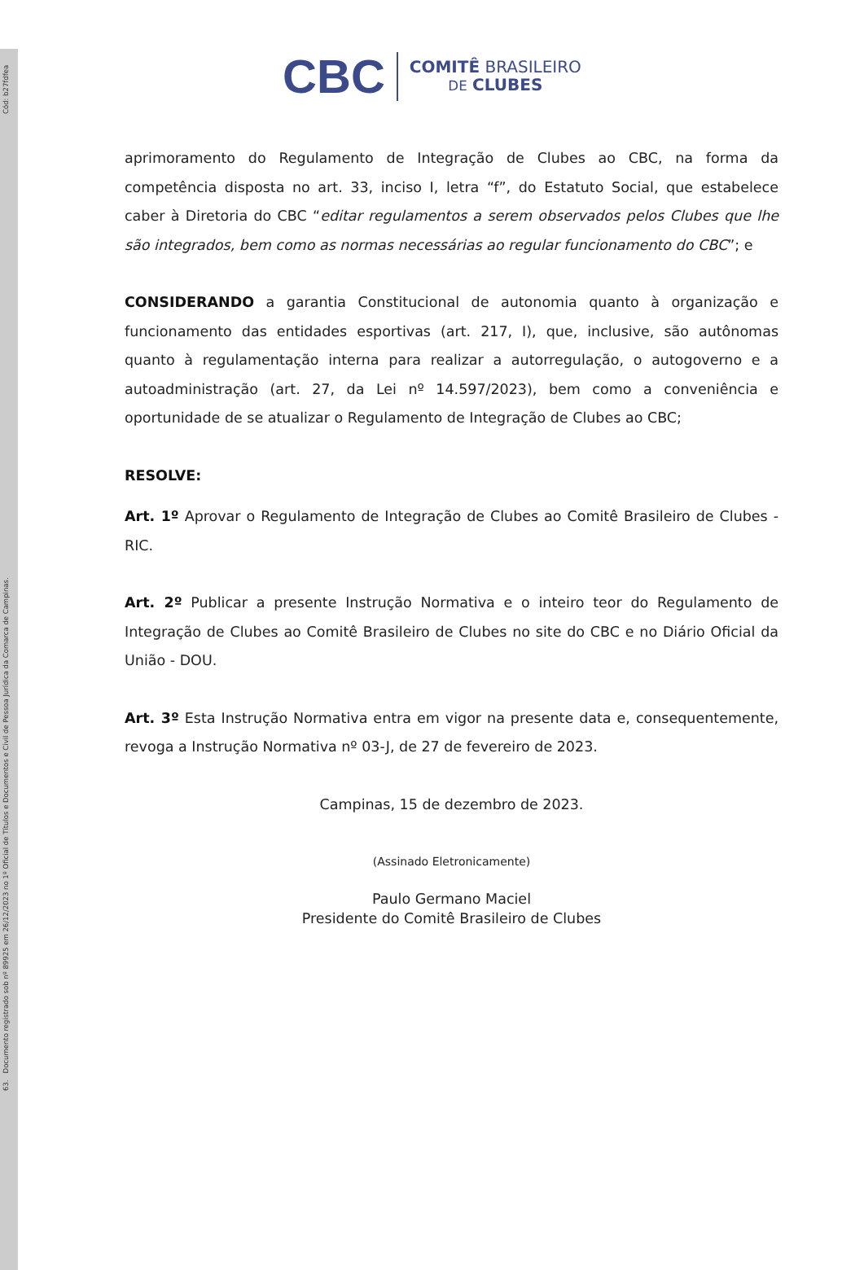63. Documento registrado sob nº 89925 em 26/12/2023 no 1º Oficial de Títulos e Documentos e Civil de Pessoa Jurídica da Comarca de Campinas. Cód: b27fdfea
CBC COMITÊ BRASILEIRO
DE CLUBES
aprimoramento do Regulamento de Integração de Clubes ao CBC, na forma da competência disposta no art. 33, inciso I, letra “f”, do Estatuto Social, que estabelece caber à Diretoria do CBC “editar regulamentos a serem observados pelos Clubes que lhe são integrados, bem como as normas necessárias ao regular funcionamento do CBC”; e
CONSIDERANDO a garantia Constitucional de autonomia quanto à organização e funcionamento das entidades esportivas (art. 217, I), que, inclusive, são autônomas quanto à regulamentação interna para realizar a autorregulação, o autogoverno e a autoadministração (art. 27, da Lei nº 14.597/2023), bem como a conveniência e oportunidade de se atualizar o Regulamento de Integração de Clubes ao CBC;
RESOLVE:
Art. 1º Aprovar o Regulamento de Integração de Clubes ao Comitê Brasileiro de Clubes - RIC.
Art. 2º Publicar a presente Instrução Normativa e o inteiro teor do Regulamento de Integração de Clubes ao Comitê Brasileiro de Clubes no site do CBC e no Diário Oficial da União - DOU.
Art. 3º Esta Instrução Normativa entra em vigor na presente data e, consequentemente, revoga a Instrução Normativa nº 03-J, de 27 de fevereiro de 2023.
Campinas, 15 de dezembro de 2023.
(Assinado Eletronicamente)
Paulo Germano Maciel
Presidente do Comitê Brasileiro de Clubes